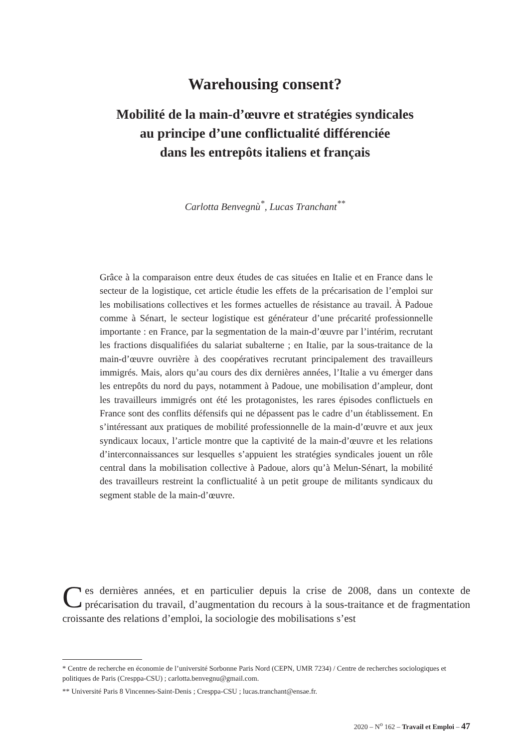Warehousing consent?
Mobilité de la main-d’œuvre et stratégies syndicales
au principe d’une conflictualité différenciée
dans les entrepôts italiens et français
Carlotta Benvegnù<sup>*</sup>, Lucas Tranchant<sup>**</sup>
Grâce à la comparaison entre deux études de cas situées en Italie et en France dans le secteur de la logistique, cet article étudie les effets de la précarisation de l’emploi sur les mobilisations collectives et les formes actuelles de résistance au travail. À Padoue comme à Sénart, le secteur logistique est générateur d’une précarité professionnelle importante : en France, par la segmentation de la main-d’œuvre par l’intérim, recrutant les fractions disqualifiées du salariat subalterne ; en Italie, par la sous-traitance de la main-d’œuvre ouvrière à des coopératives recrutant principalement des travailleurs immigrés. Mais, alors qu’au cours des dix dernières années, l’Italie a vu émerger dans les entrepôts du nord du pays, notamment à Padoue, une mobilisation d’ampleur, dont les travailleurs immigrés ont été les protagonistes, les rares épisodes conflictuels en France sont des conflits défensifs qui ne dépassent pas le cadre d’un établissement. En s’intéressant aux pratiques de mobilité professionnelle de la main-d’œuvre et aux jeux syndicaux locaux, l’article montre que la captivité de la main-d’œuvre et les relations d’interconnaissances sur lesquelles s’appuient les stratégies syndicales jouent un rôle central dans la mobilisation collective à Padoue, alors qu’à Melun-Sénart, la mobilité des travailleurs restreint la conflictualité à un petit groupe de militants syndicaux du segment stable de la main-d’œuvre.
Ces dernières années, et en particulier depuis la crise de 2008, dans un contexte de précarisation du travail, d’augmentation du recours à la sous-traitance et de fragmentation croissante des relations d’emploi, la sociologie des mobilisations s’est
* Centre de recherche en économie de l’université Sorbonne Paris Nord (CEPN, UMR 7234) / Centre de recherches sociologiques et politiques de Paris (Cresppa-CSU) ; carlotta.benvegnu@gmail.com.
** Université Paris 8 Vincennes-Saint-Denis ; Cresppa-CSU ; lucas.tranchant@ensae.fr.
2020 – N<sup>o</sup> 162 – Travail et Emploi – 47